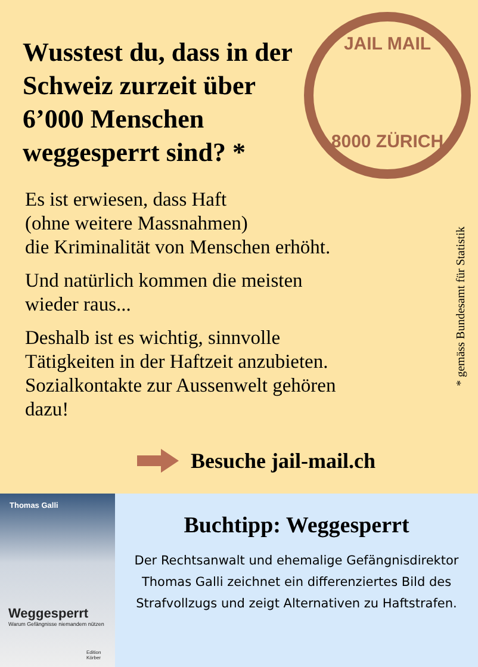JAIL MAIL
8000 ZÜRICH
Wusstest du, dass in der Schweiz zurzeit über 6’000 Menschen weggesperrt sind? *
Es ist erwiesen, dass Haft
(ohne weitere Massnahmen)
die Kriminalität von Menschen erhöht.
Und natürlich kommen die meisten
wieder raus...
Deshalb ist es wichtig, sinnvolle
Tätigkeiten in der Haftzeit anzubieten.
Sozialkontakte zur Aussenwelt gehören
dazu!
* gemäss Bundesamt für Statistik
Besuche jail-mail.ch
Thomas Galli
Weggesperrt
Warum Gefängnisse niemandem nützen
Edition Körber
Buchtipp: Weggesperrt
Der Rechtsanwalt und ehemalige Gefängnisdirektor Thomas Galli zeichnet ein differenziertes Bild des Strafvollzugs und zeigt Alternativen zu Haftstrafen.